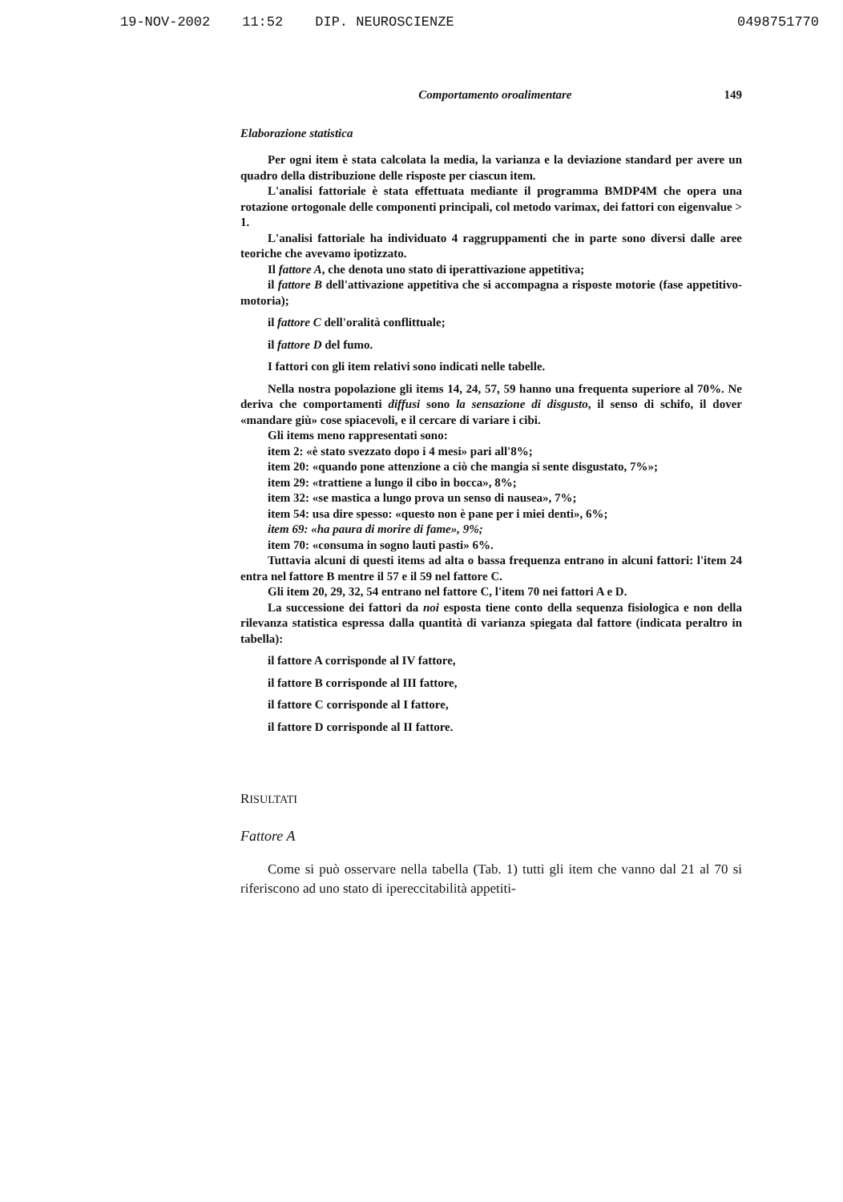19-NOV-2002 11:52 DIP. NEUROSCIENZE
0498751770
Comportamento oroalimentare 149
Elaborazione statistica
Per ogni item è stata calcolata la media, la varianza e la deviazione standard per avere un quadro della distribuzione delle risposte per ciascun item.
L'analisi fattoriale è stata effettuata mediante il programma BMDP4M che opera una rotazione ortogonale delle componenti principali, col metodo varimax, dei fattori con eigenvalue > 1.
L'analisi fattoriale ha individuato 4 raggruppamenti che in parte sono diversi dalle aree teoriche che avevamo ipotizzato.
Il fattore A, che denota uno stato di iperattivazione appetitiva;
il fattore B dell'attivazione appetitiva che si accompagna a risposte motorie (fase appetitivo-motoria);
il fattore C dell'oralità conflittuale;
il fattore D del fumo.
I fattori con gli item relativi sono indicati nelle tabelle.
Nella nostra popolazione gli items 14, 24, 57, 59 hanno una frequenta superiore al 70%. Ne deriva che comportamenti diffusi sono la sensazione di disgusto, il senso di schifo, il dover «mandare giù» cose spiacevoli, e il cercare di variare i cibi.
Gli items meno rappresentati sono:
item 2: «è stato svezzato dopo i 4 mesi» pari all'8%;
item 20: «quando pone attenzione a ciò che mangia si sente disgustato, 7%»;
item 29: «trattiene a lungo il cibo in bocca», 8%;
item 32: «se mastica a lungo prova un senso di nausea», 7%;
item 54: usa dire spesso: «questo non è pane per i miei denti», 6%;
item 69: «ha paura di morire di fame», 9%;
item 70: «consuma in sogno lauti pasti» 6%.
Tuttavia alcuni di questi items ad alta o bassa frequenza entrano in alcuni fattori: l'item 24 entra nel fattore B mentre il 57 e il 59 nel fattore C.
Gli item 20, 29, 32, 54 entrano nel fattore C, l'item 70 nei fattori A e D.
La successione dei fattori da noi esposta tiene conto della sequenza fisiologica e non della rilevanza statistica espressa dalla quantità di varianza spiegata dal fattore (indicata peraltro in tabella):
il fattore A corrisponde al IV fattore,
il fattore B corrisponde al III fattore,
il fattore C corrisponde al I fattore,
il fattore D corrisponde al II fattore.
RISULTATI
Fattore A
Come si può osservare nella tabella (Tab. 1) tutti gli item che vanno dal 21 al 70 si riferiscono ad uno stato di ipereccitabilità appetiti-